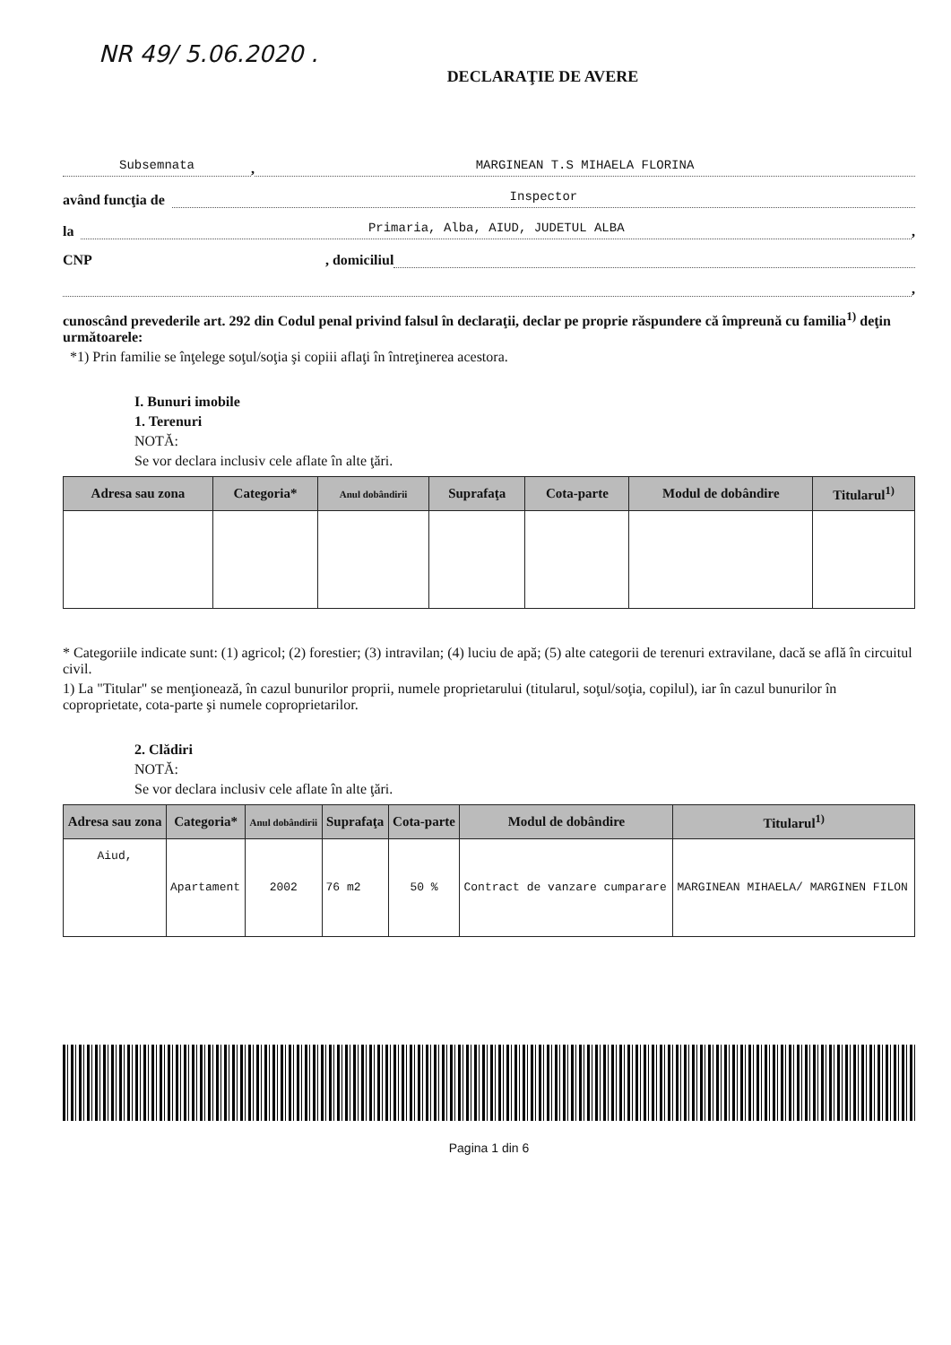NR 49/ 5.06.2020 .
DECLARAŢIE DE AVERE
Subsemnata, MARGINEAN T.S MIHAELA FLORINA
având funcţia de Inspector
la Primaria, Alba, AIUD, JUDETUL ALBA,
CNP , domiciliul
,
cunoscând prevederile art. 292 din Codul penal privind falsul în declaraţii, declar pe proprie răspundere că împreună cu familia<sup>1)</sup> deţin următoarele:
*1) Prin familie se înţelege soţul/soţia şi copiii aflaţi în întreţinerea acestora.
I. Bunuri imobile
1. Terenuri
NOTĂ:
Se vor declara inclusiv cele aflate în alte ţări.
| Adresa sau zona | Categoria* | Anul dobândirii | Suprafaţa | Cota-parte | Modul de dobândire | Titularul<sup>1)</sup> |
| --- | --- | --- | --- | --- | --- | --- |
* Categoriile indicate sunt: (1) agricol; (2) forestier; (3) intravilan; (4) luciu de apă; (5) alte categorii de terenuri extravilane, dacă se află în circuitul civil.
1) La "Titular" se menţionează, în cazul bunurilor proprii, numele proprietarului (titularul, soţul/soţia, copilul), iar în cazul bunurilor în coproprietate, cota-parte şi numele coproprietarilor.
2. Clădiri
NOTĂ:
Se vor declara inclusiv cele aflate în alte ţări.
| Adresa sau zona | Categoria* | Anul dobândirii | Suprafaţa | Cota-parte | Modul de dobândire | Titularul<sup>1)</sup> |
| --- | --- | --- | --- | --- | --- | --- |
| Aiud, | Apartament | 2002 | 76 m2 | 50 % | Contract de vanzare cumparare | MARGINEAN MIHAELA/ MARGINEN FILON |
Pagina 1 din 6